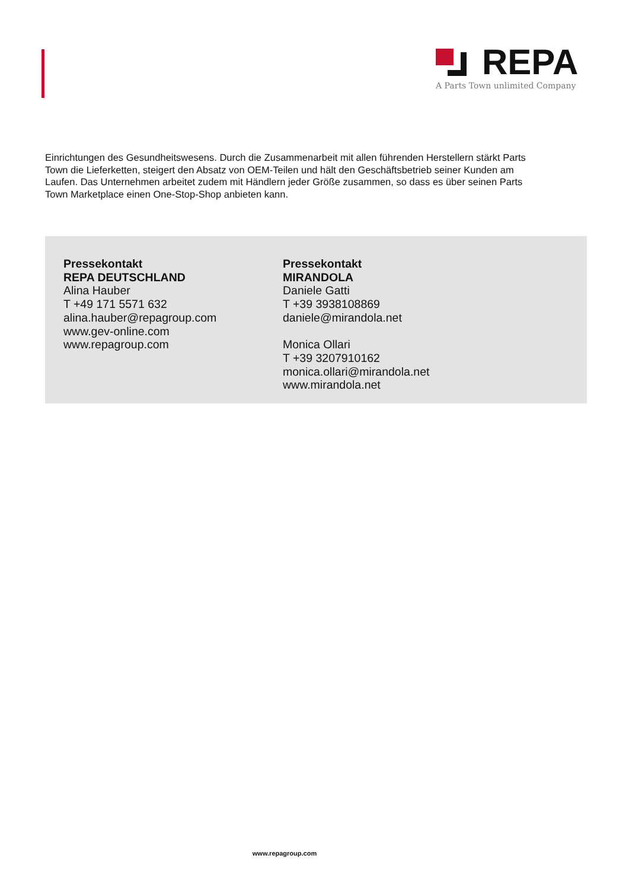REPA
A Parts Town unlimited Company
Einrichtungen des Gesundheitswesens. Durch die Zusammenarbeit mit allen führenden Herstellern stärkt Parts Town die Lieferketten, steigert den Absatz von OEM-Teilen und hält den Geschäftsbetrieb seiner Kunden am Laufen. Das Unternehmen arbeitet zudem mit Händlern jeder Größe zusammen, so dass es über seinen Parts Town Marketplace einen One-Stop-Shop anbieten kann.
Pressekontakt
REPA DEUTSCHLAND
Alina Hauber
T +49 171 5571 632
alina.hauber@repagroup.com
www.gev-online.com
www.repagroup.com
Pressekontakt
MIRANDOLA
Daniele Gatti
T +39 3938108869
daniele@mirandola.net
Monica Ollari
T +39 3207910162
monica.ollari@mirandola.net
www.mirandola.net
www.repagroup.com